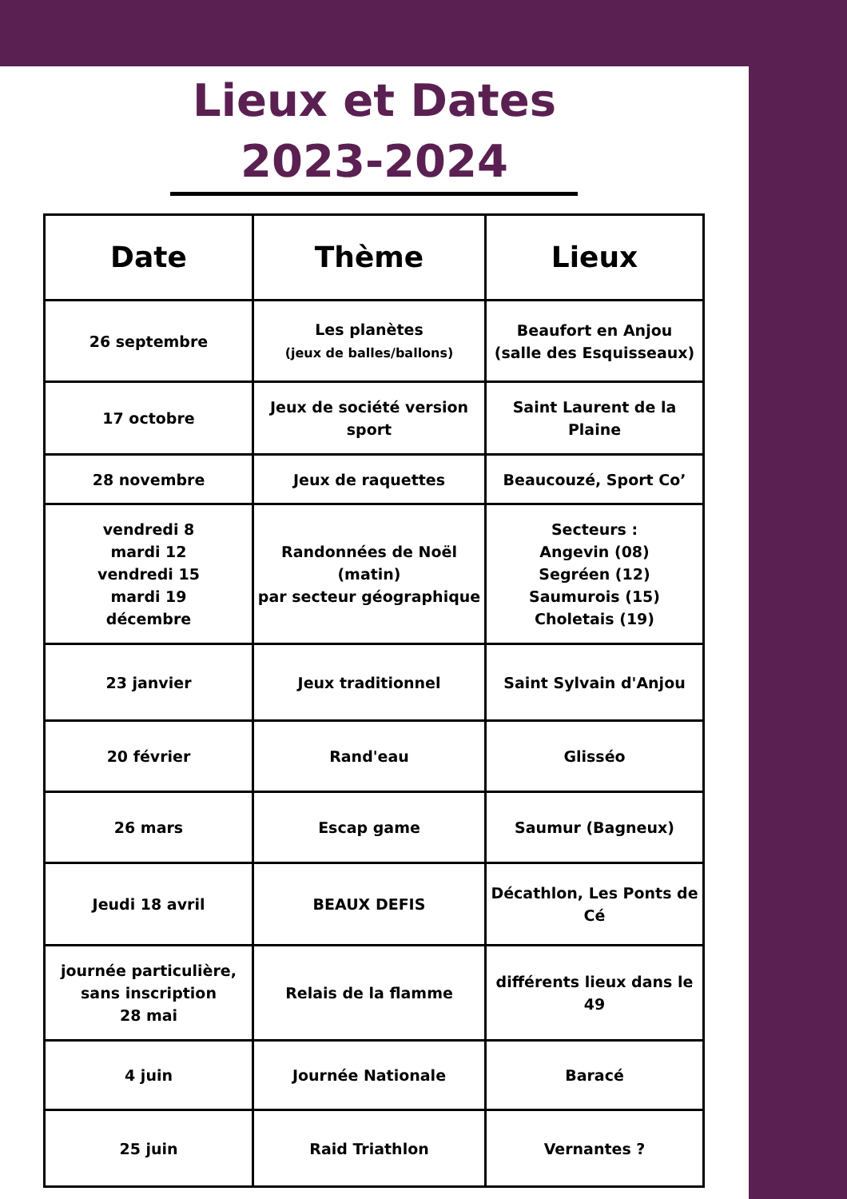Lieux et Dates
2023-2024
| Date | Thème | Lieux |
| --- | --- | --- |
| 26 septembre | Les planètes (jeux de balles/ballons) | Beaufort en Anjou (salle des Esquisseaux) |
| 17 octobre | Jeux de société version sport | Saint Laurent de la Plaine |
| 28 novembre | Jeux de raquettes | Beaucouzé, Sport Co’ |
| vendredi 8 mardi 12 vendredi 15 mardi 19 décembre | Randonnées de Noël (matin) par secteur géographique | Secteurs : Angevin (08) Segréen (12) Saumurois (15) Choletais (19) |
| 23 janvier | Jeux traditionnel | Saint Sylvain d'Anjou |
| 20 février | Rand'eau | Glisséo |
| 26 mars | Escap game | Saumur (Bagneux) |
| Jeudi 18 avril | BEAUX DEFIS | Décathlon, Les Ponts de Cé |
| journée particulière, sans inscription 28 mai | Relais de la flamme | différents lieux dans le 49 |
| 4 juin | Journée Nationale | Baracé |
| 25 juin | Raid Triathlon | Vernantes ? |